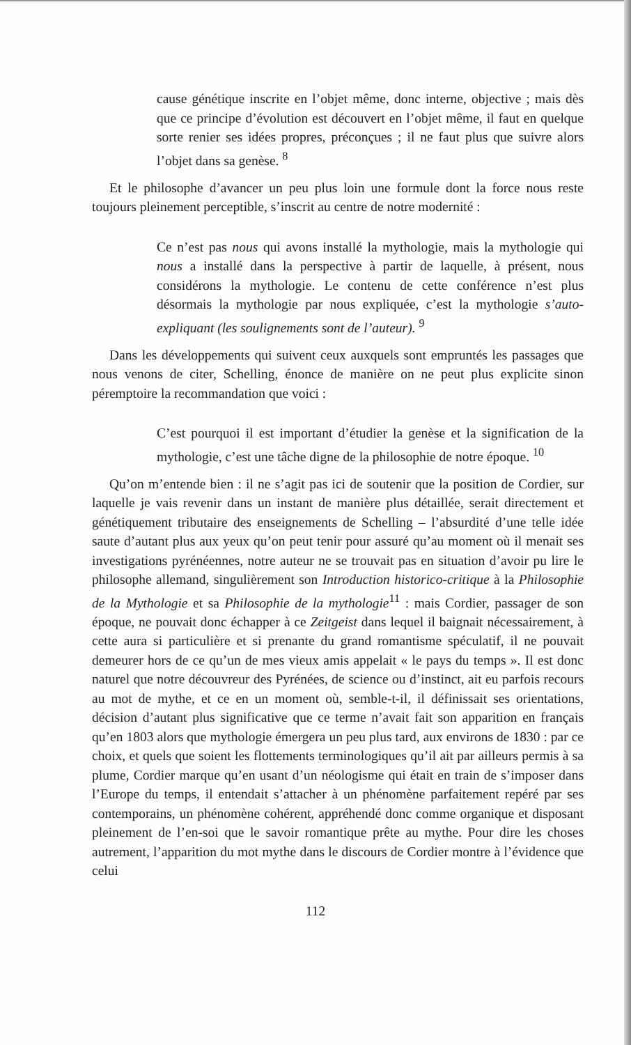cause génétique inscrite en l’objet même, donc interne, objective ; mais dès que ce principe d’évolution est découvert en l’objet même, il faut en quelque sorte renier ses idées propres, préconçues ; il ne faut plus que suivre alors l’objet dans sa genèse. <sup>8</sup>
Et le philosophe d’avancer un peu plus loin une formule dont la force nous reste toujours pleinement perceptible, s’inscrit au centre de notre modernité :
Ce n’est pas nous qui avons installé la mythologie, mais la mythologie qui nous a installé dans la perspective à partir de laquelle, à présent, nous considérons la mythologie. Le contenu de cette conférence n’est plus désormais la mythologie par nous expliquée, c’est la mythologie s’auto-expliquant (les soulignements sont de l’auteur). <sup>9</sup>
Dans les développements qui suivent ceux auxquels sont empruntés les passages que nous venons de citer, Schelling, énonce de manière on ne peut plus explicite sinon péremptoire la recommandation que voici :
C’est pourquoi il est important d’étudier la genèse et la signification de la mythologie, c’est une tâche digne de la philosophie de notre époque. <sup>10</sup>
Qu’on m’entende bien : il ne s’agit pas ici de soutenir que la position de Cordier, sur laquelle je vais revenir dans un instant de manière plus détaillée, serait directement et génétiquement tributaire des enseignements de Schelling – l’absurdité d’une telle idée saute d’autant plus aux yeux qu’on peut tenir pour assuré qu’au moment où il menait ses investigations pyrénéennes, notre auteur ne se trouvait pas en situation d’avoir pu lire le philosophe allemand, singulièrement son Introduction historico-critique à la Philosophie de la Mythologie et sa Philosophie de la mythologie<sup>11</sup> : mais Cordier, passager de son époque, ne pouvait donc échapper à ce Zeitgeist dans lequel il baignait nécessairement, à cette aura si particulière et si prenante du grand romantisme spéculatif, il ne pouvait demeurer hors de ce qu’un de mes vieux amis appelait « le pays du temps ». Il est donc naturel que notre découvreur des Pyrénées, de science ou d’instinct, ait eu parfois recours au mot de mythe, et ce en un moment où, semble-t-il, il définissait ses orientations, décision d’autant plus significative que ce terme n’avait fait son apparition en français qu’en 1803 alors que mythologie émergera un peu plus tard, aux environs de 1830 : par ce choix, et quels que soient les flottements terminologiques qu’il ait par ailleurs permis à sa plume, Cordier marque qu’en usant d’un néologisme qui était en train de s’imposer dans l’Europe du temps, il entendait s’attacher à un phénomène parfaitement repéré par ses contemporains, un phénomène cohérent, appréhendé donc comme organique et disposant pleinement de l’en-soi que le savoir romantique prête au mythe. Pour dire les choses autrement, l’apparition du mot mythe dans le discours de Cordier montre à l’évidence que celui
112